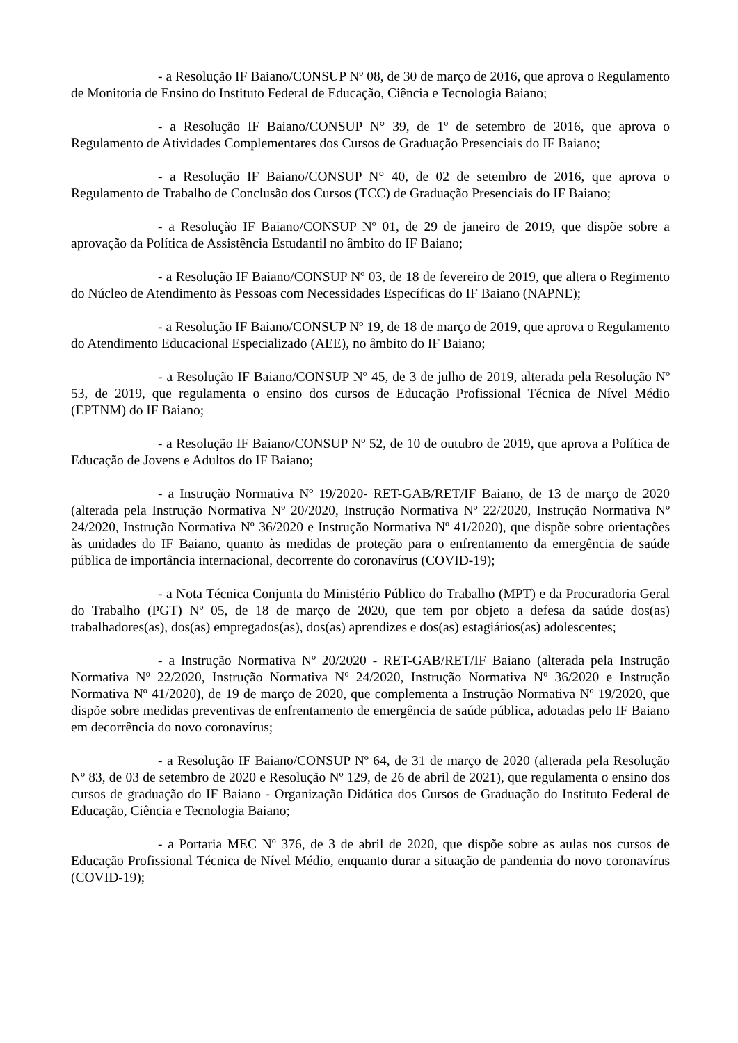- a Resolução IF Baiano/CONSUP Nº 08, de 30 de março de 2016, que aprova o Regulamento de Monitoria de Ensino do Instituto Federal de Educação, Ciência e Tecnologia Baiano;
- a Resolução IF Baiano/CONSUP N° 39, de 1º de setembro de 2016, que aprova o Regulamento de Atividades Complementares dos Cursos de Graduação Presenciais do IF Baiano;
- a Resolução IF Baiano/CONSUP N° 40, de 02 de setembro de 2016, que aprova o Regulamento de Trabalho de Conclusão dos Cursos (TCC) de Graduação Presenciais do IF Baiano;
- a Resolução IF Baiano/CONSUP Nº 01, de 29 de janeiro de 2019, que dispõe sobre a aprovação da Política de Assistência Estudantil no âmbito do IF Baiano;
- a Resolução IF Baiano/CONSUP Nº 03, de 18 de fevereiro de 2019, que altera o Regimento do Núcleo de Atendimento às Pessoas com Necessidades Específicas do IF Baiano (NAPNE);
- a Resolução IF Baiano/CONSUP Nº 19, de 18 de março de 2019, que aprova o Regulamento do Atendimento Educacional Especializado (AEE), no âmbito do IF Baiano;
- a Resolução IF Baiano/CONSUP Nº 45, de 3 de julho de 2019, alterada pela Resolução Nº 53, de 2019, que regulamenta o ensino dos cursos de Educação Profissional Técnica de Nível Médio (EPTNM) do IF Baiano;
- a Resolução IF Baiano/CONSUP Nº 52, de 10 de outubro de 2019, que aprova a Política de Educação de Jovens e Adultos do IF Baiano;
- a Instrução Normativa Nº 19/2020- RET-GAB/RET/IF Baiano, de 13 de março de 2020 (alterada pela Instrução Normativa Nº 20/2020, Instrução Normativa Nº 22/2020, Instrução Normativa Nº 24/2020, Instrução Normativa Nº 36/2020 e Instrução Normativa Nº 41/2020), que dispõe sobre orientações às unidades do IF Baiano, quanto às medidas de proteção para o enfrentamento da emergência de saúde pública de importância internacional, decorrente do coronavírus (COVID-19);
- a Nota Técnica Conjunta do Ministério Público do Trabalho (MPT) e da Procuradoria Geral do Trabalho (PGT) Nº 05, de 18 de março de 2020, que tem por objeto a defesa da saúde dos(as) trabalhadores(as), dos(as) empregados(as), dos(as) aprendizes e dos(as) estagiários(as) adolescentes;
- a Instrução Normativa Nº 20/2020 - RET-GAB/RET/IF Baiano (alterada pela Instrução Normativa Nº 22/2020, Instrução Normativa Nº 24/2020, Instrução Normativa Nº 36/2020 e Instrução Normativa Nº 41/2020), de 19 de março de 2020, que complementa a Instrução Normativa Nº 19/2020, que dispõe sobre medidas preventivas de enfrentamento de emergência de saúde pública, adotadas pelo IF Baiano em decorrência do novo coronavírus;
- a Resolução IF Baiano/CONSUP Nº 64, de 31 de março de 2020 (alterada pela Resolução Nº 83, de 03 de setembro de 2020 e Resolução Nº 129, de 26 de abril de 2021), que regulamenta o ensino dos cursos de graduação do IF Baiano - Organização Didática dos Cursos de Graduação do Instituto Federal de Educação, Ciência e Tecnologia Baiano;
- a Portaria MEC Nº 376, de 3 de abril de 2020, que dispõe sobre as aulas nos cursos de Educação Profissional Técnica de Nível Médio, enquanto durar a situação de pandemia do novo coronavírus (COVID-19);